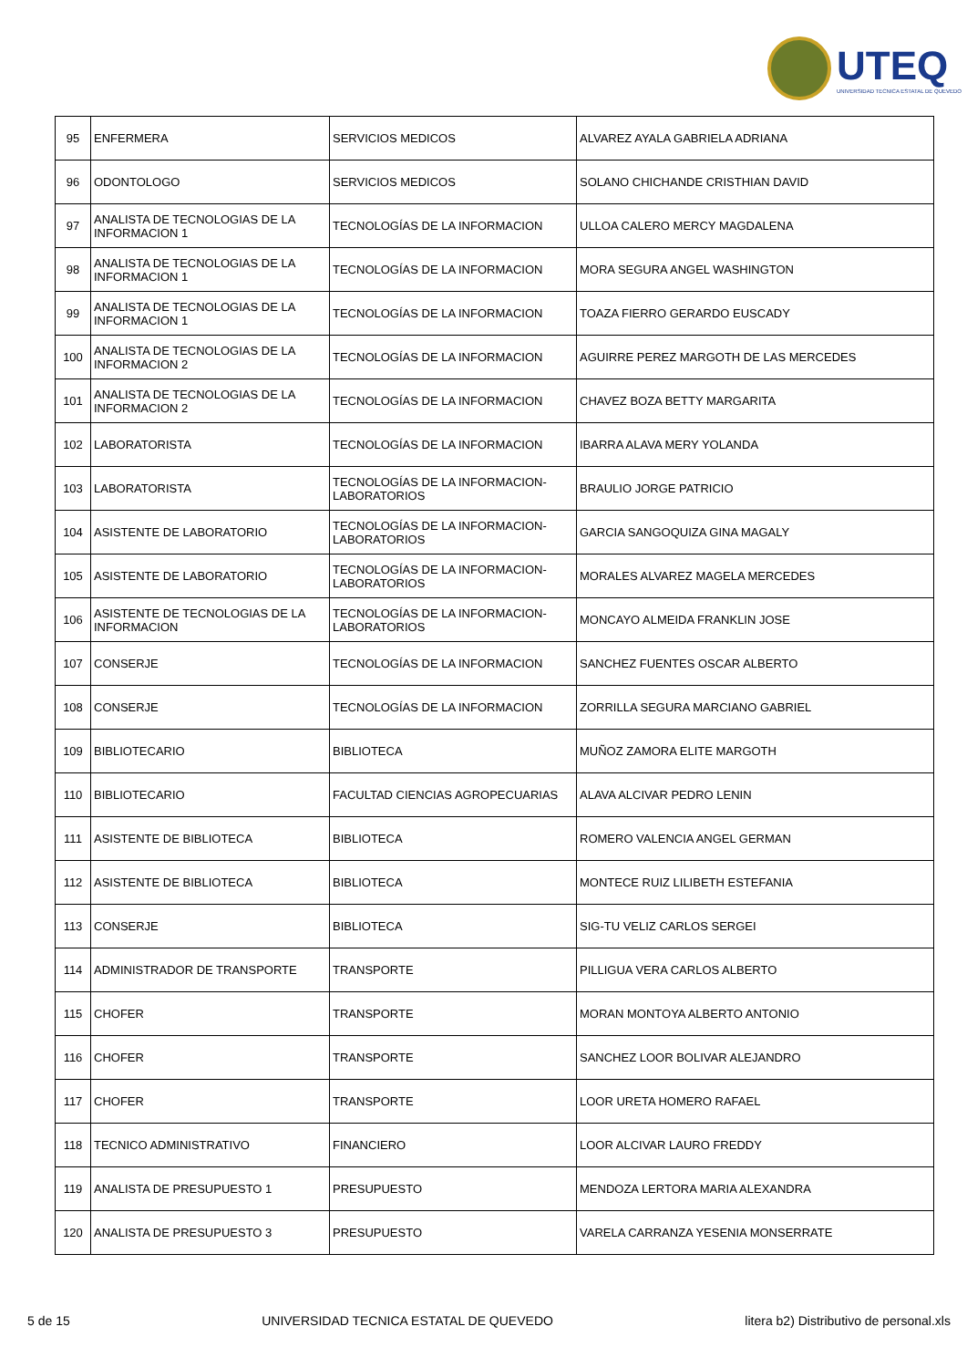UTEQ
UNIVERSIDAD TECNICA ESTATAL DE QUEVEDO
| 95 | ENFERMERA | SERVICIOS MEDICOS | ALVAREZ AYALA GABRIELA ADRIANA |
| 96 | ODONTOLOGO | SERVICIOS MEDICOS | SOLANO CHICHANDE CRISTHIAN DAVID |
| 97 | ANALISTA DE TECNOLOGIAS DE LA INFORMACION 1 | TECNOLOGÍAS DE LA INFORMACION | ULLOA CALERO MERCY MAGDALENA |
| 98 | ANALISTA DE TECNOLOGIAS DE LA INFORMACION 1 | TECNOLOGÍAS DE LA INFORMACION | MORA SEGURA ANGEL WASHINGTON |
| 99 | ANALISTA DE TECNOLOGIAS DE LA INFORMACION 1 | TECNOLOGÍAS DE LA INFORMACION | TOAZA FIERRO GERARDO EUSCADY |
| 100 | ANALISTA DE TECNOLOGIAS DE LA INFORMACION 2 | TECNOLOGÍAS DE LA INFORMACION | AGUIRRE PEREZ MARGOTH DE LAS MERCEDES |
| 101 | ANALISTA DE TECNOLOGIAS DE LA INFORMACION 2 | TECNOLOGÍAS DE LA INFORMACION | CHAVEZ BOZA BETTY MARGARITA |
| 102 | LABORATORISTA | TECNOLOGÍAS DE LA INFORMACION | IBARRA ALAVA MERY YOLANDA |
| 103 | LABORATORISTA | TECNOLOGÍAS DE LA INFORMACION-LABORATORIOS | BRAULIO JORGE PATRICIO |
| 104 | ASISTENTE DE LABORATORIO | TECNOLOGÍAS DE LA INFORMACION-LABORATORIOS | GARCIA SANGOQUIZA GINA MAGALY |
| 105 | ASISTENTE DE LABORATORIO | TECNOLOGÍAS DE LA INFORMACION-LABORATORIOS | MORALES ALVAREZ MAGELA MERCEDES |
| 106 | ASISTENTE DE TECNOLOGIAS DE LA INFORMACION | TECNOLOGÍAS DE LA INFORMACION-LABORATORIOS | MONCAYO ALMEIDA FRANKLIN JOSE |
| 107 | CONSERJE | TECNOLOGÍAS DE LA INFORMACION | SANCHEZ FUENTES OSCAR ALBERTO |
| 108 | CONSERJE | TECNOLOGÍAS DE LA INFORMACION | ZORRILLA SEGURA MARCIANO GABRIEL |
| 109 | BIBLIOTECARIO | BIBLIOTECA | MUÑOZ ZAMORA ELITE MARGOTH |
| 110 | BIBLIOTECARIO | FACULTAD CIENCIAS AGROPECUARIAS | ALAVA ALCIVAR PEDRO LENIN |
| 111 | ASISTENTE DE BIBLIOTECA | BIBLIOTECA | ROMERO VALENCIA ANGEL GERMAN |
| 112 | ASISTENTE DE BIBLIOTECA | BIBLIOTECA | MONTECE RUIZ LILIBETH ESTEFANIA |
| 113 | CONSERJE | BIBLIOTECA | SIG-TU VELIZ CARLOS SERGEI |
| 114 | ADMINISTRADOR DE TRANSPORTE | TRANSPORTE | PILLIGUA VERA CARLOS ALBERTO |
| 115 | CHOFER | TRANSPORTE | MORAN MONTOYA ALBERTO ANTONIO |
| 116 | CHOFER | TRANSPORTE | SANCHEZ LOOR BOLIVAR ALEJANDRO |
| 117 | CHOFER | TRANSPORTE | LOOR URETA HOMERO RAFAEL |
| 118 | TECNICO ADMINISTRATIVO | FINANCIERO | LOOR ALCIVAR LAURO FREDDY |
| 119 | ANALISTA DE PRESUPUESTO 1 | PRESUPUESTO | MENDOZA LERTORA MARIA ALEXANDRA |
| 120 | ANALISTA DE PRESUPUESTO 3 | PRESUPUESTO | VARELA CARRANZA YESENIA MONSERRATE |
5 de 15 UNIVERSIDAD TECNICA ESTATAL DE QUEVEDO litera b2) Distributivo de personal.xls